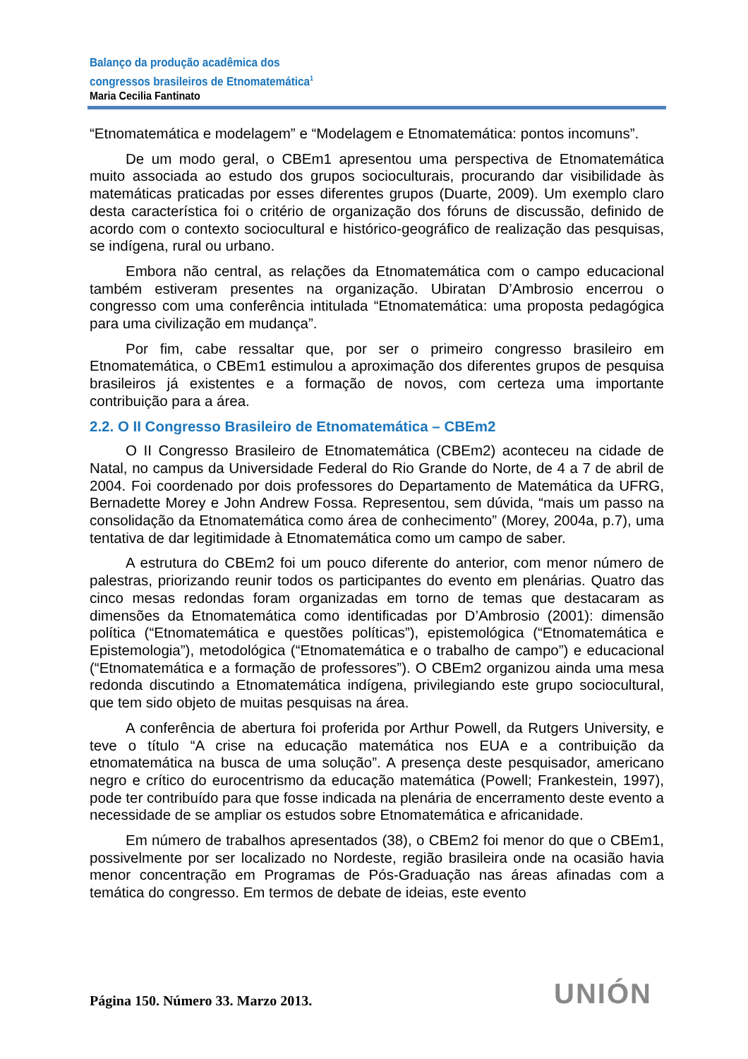Balanço da produção acadêmica dos
congressos brasileiros de Etnomatemática<sup>1</sup>
Maria Cecilia Fantinato
“Etnomatemática e modelagem” e “Modelagem e Etnomatemática: pontos incomuns”.
De um modo geral, o CBEm1 apresentou uma perspectiva de Etnomatemática muito associada ao estudo dos grupos socioculturais, procurando dar visibilidade às matemáticas praticadas por esses diferentes grupos (Duarte, 2009). Um exemplo claro desta característica foi o critério de organização dos fóruns de discussão, definido de acordo com o contexto sociocultural e histórico-geográfico de realização das pesquisas, se indígena, rural ou urbano.
Embora não central, as relações da Etnomatemática com o campo educacional também estiveram presentes na organização. Ubiratan D’Ambrosio encerrou o congresso com uma conferência intitulada “Etnomatemática: uma proposta pedagógica para uma civilização em mudança”.
Por fim, cabe ressaltar que, por ser o primeiro congresso brasileiro em Etnomatemática, o CBEm1 estimulou a aproximação dos diferentes grupos de pesquisa brasileiros já existentes e a formação de novos, com certeza uma importante contribuição para a área.
2.2. O II Congresso Brasileiro de Etnomatemática – CBEm2
O II Congresso Brasileiro de Etnomatemática (CBEm2) aconteceu na cidade de Natal, no campus da Universidade Federal do Rio Grande do Norte, de 4 a 7 de abril de 2004. Foi coordenado por dois professores do Departamento de Matemática da UFRG, Bernadette Morey e John Andrew Fossa. Representou, sem dúvida, “mais um passo na consolidação da Etnomatemática como área de conhecimento” (Morey, 2004a, p.7), uma tentativa de dar legitimidade à Etnomatemática como um campo de saber.
A estrutura do CBEm2 foi um pouco diferente do anterior, com menor número de palestras, priorizando reunir todos os participantes do evento em plenárias. Quatro das cinco mesas redondas foram organizadas em torno de temas que destacaram as dimensões da Etnomatemática como identificadas por D’Ambrosio (2001): dimensão política (“Etnomatemática e questões políticas”), epistemológica (“Etnomatemática e Epistemologia”), metodológica (“Etnomatemática e o trabalho de campo”) e educacional (“Etnomatemática e a formação de professores”). O CBEm2 organizou ainda uma mesa redonda discutindo a Etnomatemática indígena, privilegiando este grupo sociocultural, que tem sido objeto de muitas pesquisas na área.
A conferência de abertura foi proferida por Arthur Powell, da Rutgers University, e teve o título “A crise na educação matemática nos EUA e a contribuição da etnomatemática na busca de uma solução”. A presença deste pesquisador, americano negro e crítico do eurocentrismo da educação matemática (Powell; Frankestein, 1997), pode ter contribuído para que fosse indicada na plenária de encerramento deste evento a necessidade de se ampliar os estudos sobre Etnomatemática e africanidade.
Em número de trabalhos apresentados (38), o CBEm2 foi menor do que o CBEm1, possivelmente por ser localizado no Nordeste, região brasileira onde na ocasião havia menor concentração em Programas de Pós-Graduação nas áreas afinadas com a temática do congresso. Em termos de debate de ideias, este evento
Página 150. Número 33. Marzo 2013.
UNIÓN